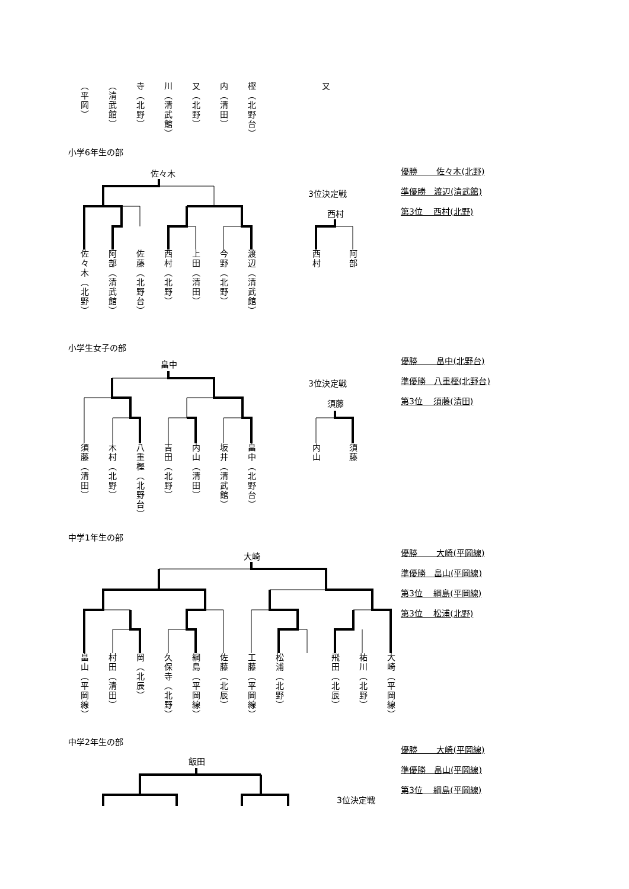（平岡）
（清武館）
寺（北野）
川（清武館）
又（北野）
内（清田）
樫（北野台）
又
小学6年生の部
佐々木
3位決定戦
西村
優勝　　 佐々木(北野)
準優勝　渡辺(清武館)
第3位　 西村(北野)
佐々木（北野）
阿部（清武館）
佐藤（北野台）
西村（北野）
上田（清田）
今野（北野）
渡辺（清武館）
西村
阿部
小学生女子の部
畠中
3位決定戦
須藤
優勝　　 畠中(北野台)
準優勝　八重樫(北野台)
第3位　 須藤(清田)
須藤（清田）
木村（北野）
八重樫（北野台）
吉田（北野）
内山（清田）
坂井（清武館）
畠中（北野台）
内山
須藤
中学1年生の部
大崎
優勝　　 大崎(平岡線)
準優勝　畠山(平岡線)
第3位　 綱島(平岡線)
第3位　 松浦(北野)
畠山（平岡線）
村田（清田）
岡（北辰）
久保寺（北野）
綱島（平岡線）
佐藤（北辰）
工藤（平岡線）
松浦（北野）
飛田（北辰）
祐川（北野）
大崎（平岡線）
中学2年生の部
優勝　　 大崎(平岡線)
準優勝　畠山(平岡線)
第3位　 綱島(平岡線)
飯田
3位決定戦